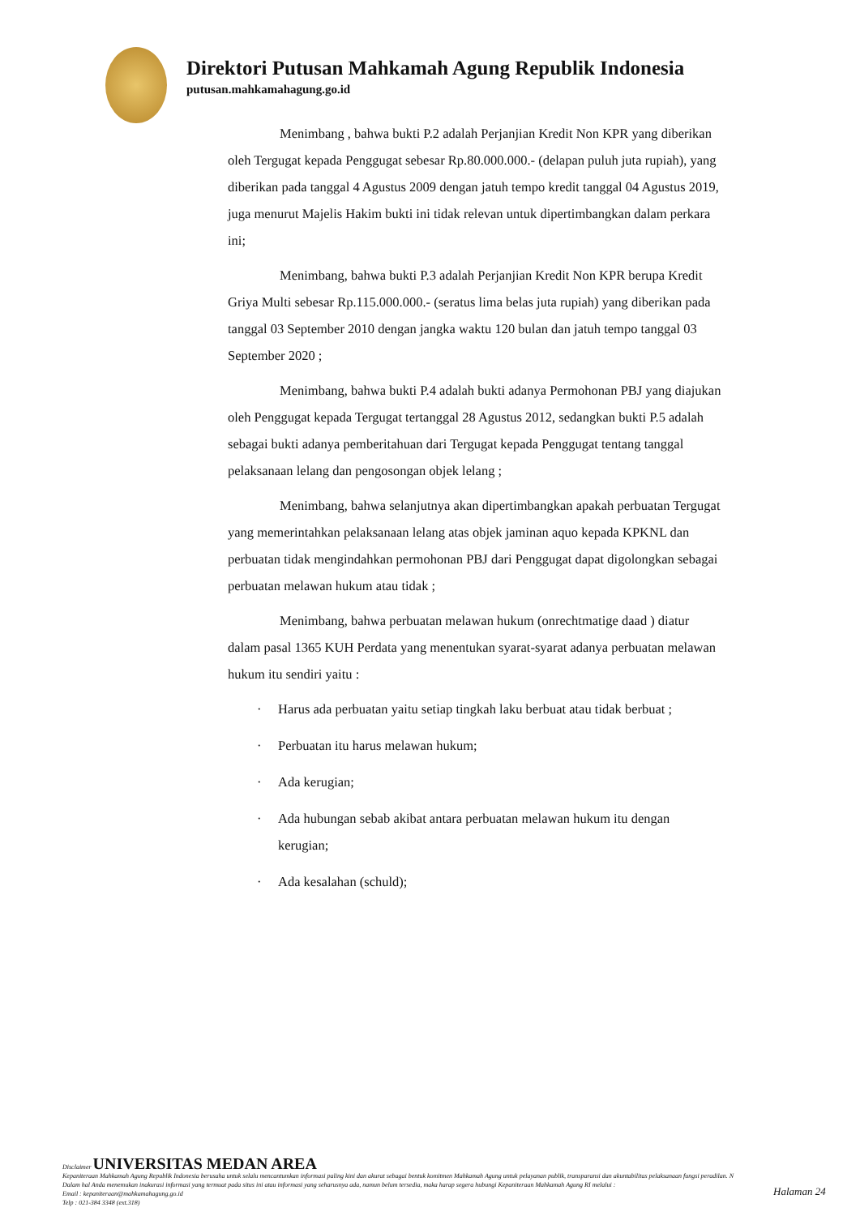Direktori Putusan Mahkamah Agung Republik Indonesia
putusan.mahkamahagung.go.id
Menimbang , bahwa bukti P.2 adalah Perjanjian Kredit Non KPR yang diberikan oleh Tergugat kepada Penggugat sebesar Rp.80.000.000.- (delapan puluh juta rupiah), yang diberikan pada tanggal 4 Agustus 2009 dengan jatuh tempo kredit tanggal 04 Agustus 2019, juga menurut Majelis Hakim bukti ini tidak relevan untuk dipertimbangkan dalam perkara ini;
Menimbang, bahwa bukti P.3 adalah Perjanjian Kredit Non KPR berupa Kredit Griya Multi sebesar Rp.115.000.000.- (seratus lima belas juta rupiah) yang diberikan pada tanggal 03 September 2010 dengan jangka waktu 120 bulan dan jatuh tempo tanggal 03 September 2020 ;
Menimbang, bahwa bukti P.4 adalah bukti adanya Permohonan PBJ yang diajukan oleh Penggugat kepada Tergugat tertanggal 28 Agustus 2012, sedangkan bukti P.5 adalah sebagai bukti adanya pemberitahuan dari Tergugat kepada Penggugat tentang tanggal pelaksanaan lelang dan pengosongan objek lelang ;
Menimbang, bahwa selanjutnya akan dipertimbangkan apakah perbuatan Tergugat yang memerintahkan pelaksanaan lelang atas objek jaminan aquo kepada KPKNL dan perbuatan tidak mengindahkan permohonan PBJ dari Penggugat dapat digolongkan sebagai perbuatan melawan hukum atau tidak ;
Menimbang, bahwa perbuatan melawan hukum (onrechtmatige daad ) diatur dalam pasal 1365 KUH Perdata yang menentukan syarat-syarat adanya perbuatan melawan hukum itu sendiri yaitu :
· Harus ada perbuatan yaitu setiap tingkah laku berbuat atau tidak berbuat ;
· Perbuatan itu harus melawan hukum;
· Ada kerugian;
· Ada hubungan sebab akibat antara perbuatan melawan hukum itu dengan kerugian;
· Ada kesalahan (schuld);
Disclaimer UNIVERSITAS MEDAN AREA
Kepaniteraan Mahkamah Agung Republik Indonesia berusaha untuk selalu mencantumkan informasi paling kini dan akurat sebagai bentuk komitmen Mahkamah Agung untuk pelayanan publik, transparansi dan akuntabilitas pelaksanaan fungsi peradilan. N
Dalam hal Anda menemukan inakurasi informasi yang termuat pada situs ini atau informasi yang seharusnya ada, namun belum tersedia, maka harap segera hubungi Kepaniteraan Mahkamah Agung RI melalui :
Email : kepaniteraan@mahkamahagung.go.id
Telp : 021-384 3348 (ext.318)
Halaman 24